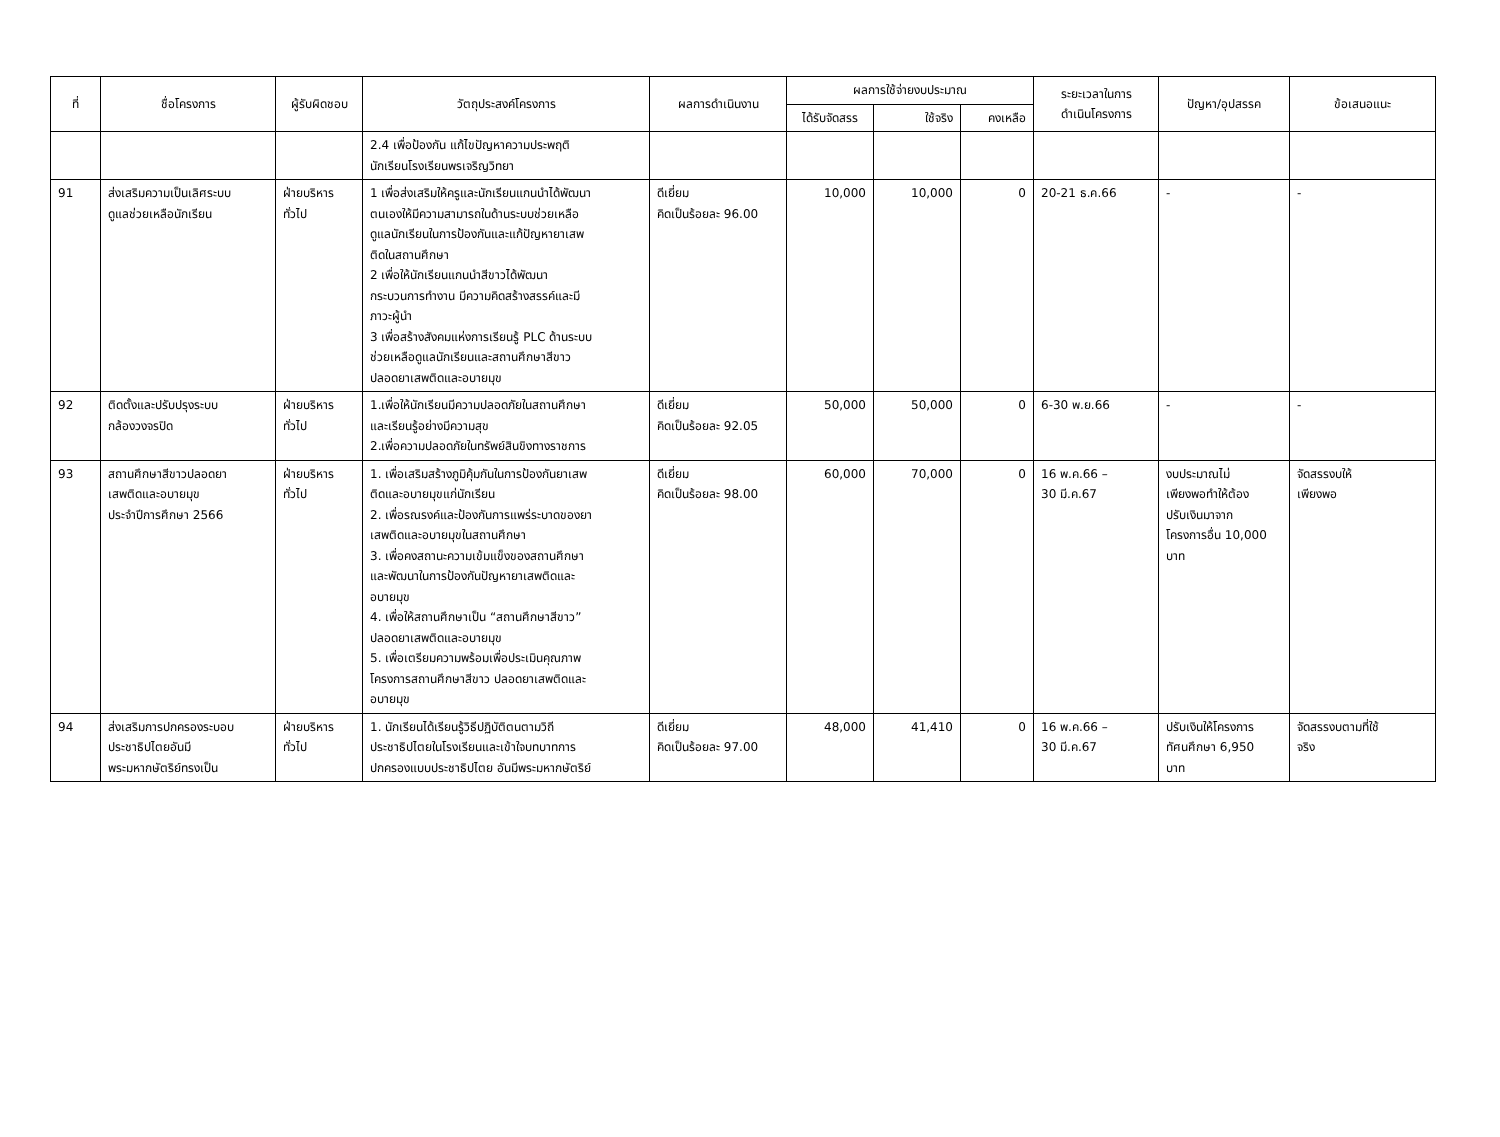| ที่ | ชื่อโครงการ | ผู้รับผิดชอบ | วัตถุประสงค์โครงการ | ผลการดำเนินงาน | ผลการใช้จ่ายงบประมาณ | | | ระยะเวลาในการ ดำเนินโครงการ | ปัญหา/อุปสรรค | ข้อเสนอแนะ |
| --- | --- | --- | --- | --- | --- | --- | --- | --- | --- | --- |
| | | | | | ได้รับจัดสรร | ใช้จริง | คงเหลือ | | | |
| | | | 2.4 เพื่อป้องกัน แก้ไขปัญหาความประพฤติ นักเรียนโรงเรียนพรเจริญวิทยา | | | | | | | |
| 91 | ส่งเสริมความเป็นเลิศระบบ ดูแลช่วยเหลือนักเรียน | ฝ่ายบริหาร ทั่วไป | 1 เพื่อส่งเสริมให้ครูและนักเรียนแกนนำได้พัฒนา ตนเองให้มีความสามารถในด้านระบบช่วยเหลือ ดูแลนักเรียนในการป้องกันและแก้ปัญหายาเสพ ติดในสถานศึกษา 2 เพื่อให้นักเรียนแกนนำสีขาวได้พัฒนา กระบวนการทำงาน มีความคิดสร้างสรรค์และมี ภาวะผู้นำ 3 เพื่อสร้างสังคมแห่งการเรียนรู้ PLC ด้านระบบ ช่วยเหลือดูแลนักเรียนและสถานศึกษาสีขาว ปลอดยาเสพติดและอบายมุข | ดีเยี่ยม คิดเป็นร้อยละ 96.00 | 10,000 | 10,000 | 0 | 20-21 ธ.ค.66 | - | - |
| 92 | ติดตั้งและปรับปรุงระบบ กล้องวงจรปิด | ฝ่ายบริหาร ทั่วไป | 1.เพื่อให้นักเรียนมีความปลอดภัยในสถานศึกษา และเรียนรู้อย่างมีความสุข 2.เพื่อความปลอดภัยในทรัพย์สินขิงทางราชการ | ดีเยี่ยม คิดเป็นร้อยละ 92.05 | 50,000 | 50,000 | 0 | 6-30 พ.ย.66 | - | - |
| 93 | สถานศึกษาสีขาวปลอดยา เสพติดและอบายมุข ประจำปีการศึกษา 2566 | ฝ่ายบริหาร ทั่วไป | 1. เพื่อเสริมสร้างภูมิคุ้มกันในการป้องกันยาเสพ ติดและอบายมุขแก่นักเรียน 2. เพื่อรณรงค์และป้องกันการแพร่ระบาดของยา เสพติดและอบายมุขในสถานศึกษา 3. เพื่อคงสถานะความเข้มแข็งของสถานศึกษา และพัฒนาในการป้องกันปัญหายาเสพติดและ อบายมุข 4. เพื่อให้สถานศึกษาเป็น “สถานศึกษาสีขาว” ปลอดยาเสพติดและอบายมุข 5. เพื่อเตรียมความพร้อมเพื่อประเมินคุณภาพ โครงการสถานศึกษาสีขาว ปลอดยาเสพติดและ อบายมุข | ดีเยี่ยม คิดเป็นร้อยละ 98.00 | 60,000 | 70,000 | 0 | 16 พ.ค.66 – 30 มี.ค.67 | งบประมาณไม่ เพียงพอทำให้ต้อง ปรับเงินมาจาก โครงการอื่น 10,000 บาท | จัดสรรงบให้ เพียงพอ |
| 94 | ส่งเสริมการปกครองระบอบ ประชาธิปไตยอันมี พระมหากษัตริย์ทรงเป็น | ฝ่ายบริหาร ทั่วไป | 1. นักเรียนได้เรียนรู้วิธีปฏิบัติตนตามวิถี ประชาธิปไตยในโรงเรียนและเข้าใจบทบาทการ ปกครองแบบประชาธิปไตย อันมีพระมหากษัตริย์ | ดีเยี่ยม คิดเป็นร้อยละ 97.00 | 48,000 | 41,410 | 0 | 16 พ.ค.66 – 30 มี.ค.67 | ปรับเงินให้โครงการ ทัศนศึกษา 6,950 บาท | จัดสรรงบตามที่ใช้ จริง |